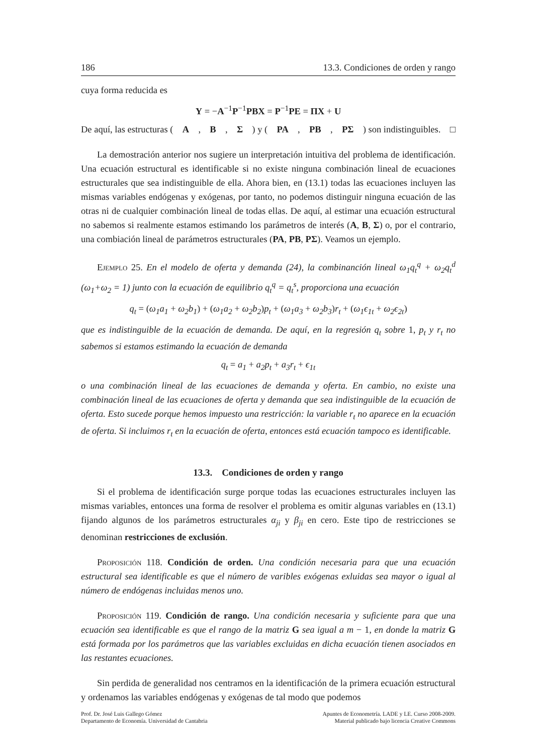186 13.3. Condiciones de orden y rango
cuya forma reducida es
Y = −A<sup>−1</sup>P<sup>−1</sup>PBX = P<sup>−1</sup>PE = ΠX + U
De aquí, las estructuras (A, B, Σ) y (PA, PB, PΣ) son indistinguibles. □
La demostración anterior nos sugiere un interpretación intuitiva del problema de identificación. Una ecuación estructural es identificable si no existe ninguna combinación lineal de ecuaciones estructurales que sea indistinguible de ella. Ahora bien, en (13.1) todas las ecuaciones incluyen las mismas variables endógenas y exógenas, por tanto, no podemos distinguir ninguna ecuación de las otras ni de cualquier combinación lineal de todas ellas. De aquí, al estimar una ecuación estructural no sabemos si realmente estamos estimando los parámetros de interés (A, B, Σ) o, por el contrario, una combiación lineal de parámetros estructurales (PA, PB, PΣ). Veamos un ejemplo.
Ejemplo 25. En el modelo de oferta y demanda (24), la combinanción lineal ω<sub>1</sub>q<sub>t</sub><sup>q</sup> + ω<sub>2</sub>q<sub>t</sub><sup>d</sup> (ω<sub>1</sub>+ω<sub>2</sub> = 1) junto con la ecuación de equilibrio q<sub>t</sub><sup>q</sup> = q<sub>t</sub><sup>s</sup>, proporciona una ecuación
q<sub>t</sub> = (ω<sub>1</sub>a<sub>1</sub> + ω<sub>2</sub>b<sub>1</sub>) + (ω<sub>1</sub>a<sub>2</sub> + ω<sub>2</sub>b<sub>2</sub>)p<sub>t</sub> + (ω<sub>1</sub>a<sub>3</sub> + ω<sub>2</sub>b<sub>3</sub>)r<sub>t</sub> + (ω<sub>1</sub>ϵ<sub>1t</sub> + ω<sub>2</sub>ϵ<sub>2t</sub>)
que es indistinguible de la ecuación de demanda. De aquí, en la regresión q<sub>t</sub> sobre 1, p<sub>t</sub> y r<sub>t</sub> no sabemos si estamos estimando la ecuación de demanda
q<sub>t</sub> = a<sub>1</sub> + a<sub>2</sub>p<sub>t</sub> + a<sub>3</sub>r<sub>t</sub> + ϵ<sub>1t</sub>
o una combinación lineal de las ecuaciones de demanda y oferta. En cambio, no existe una combinación lineal de las ecuaciones de oferta y demanda que sea indistinguible de la ecuación de oferta. Esto sucede porque hemos impuesto una restricción: la variable r<sub>t</sub> no aparece en la ecuación de oferta. Si incluimos r<sub>t</sub> en la ecuación de oferta, entonces está ecuación tampoco es identificable.
13.3. Condiciones de orden y rango
Si el problema de identificación surge porque todas las ecuaciones estructurales incluyen las mismas variables, entonces una forma de resolver el problema es omitir algunas variables en (13.1) fijando algunos de los parámetros estructurales α<sub>ji</sub> y β<sub>ji</sub> en cero. Este tipo de restricciones se denominan restricciones de exclusión.
Proposición 118. Condición de orden. Una condición necesaria para que una ecuación estructural sea identificable es que el número de varibles exógenas exluidas sea mayor o igual al número de endógenas incluidas menos uno.
Proposición 119. Condición de rango. Una condición necesaria y suficiente para que una ecuación sea identificable es que el rango de la matriz G sea igual a m − 1, en donde la matriz G está formada por los parámetros que las variables excluidas en dicha ecuación tienen asociados en las restantes ecuaciones.
Sin perdida de generalidad nos centramos en la identificación de la primera ecuación estructural y ordenamos las variables endógenas y exógenas de tal modo que podemos
Prof. Dr. José Luis Gallego Gómez
Departamento de Economía. Universidad de Cantabria
Apuntes de Econometría. LADE y LE. Curso 2008-2009.
Material publicado bajo licencia Creative Commons